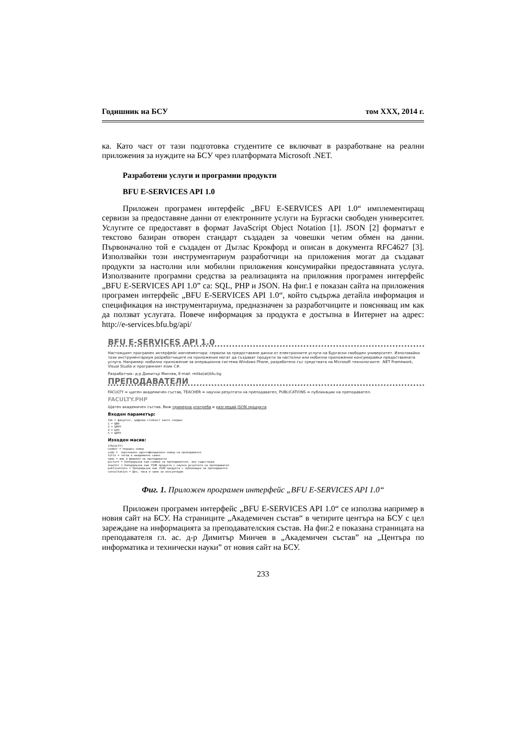Годишник на БСУ том XXX, 2014 г.
ка. Като част от тази подготовка студентите се включват в разработване на реални приложения за нуждите на БСУ чрез платформата Microsoft .NET.
Разработени услуги и програмни продукти
BFU E-SERVICES API 1.0
Приложен програмен интерфейс „BFU E-SERVICES API 1.0“ имплементиращ сервизи за предоставяне данни от електронните услуги на Бургаски свободен университет. Услугите се предоставят в формат JavaScript Object Notation [1]. JSON [2] форматът е текстово базиран отворен стандарт създаден за човешки четим обмен на данни. Първоначално той е създаден от Дъглас Крокфорд и описан в документа RFC4627 [3]. Използвайки този инструментариум разработчици на приложения могат да създават продукти за настолни или мобилни приложения консумирайки предоставяната услуга. Използваните програмни средства за реализацията на приложния програмен интерфейс „BFU E-SERVICES API 1.0” са: SQL, PHP и JSON. На фиг.1 е показан сайта на приложения програмен интерфейс „BFU E-SERVICES API 1.0“, който съдържа детайла информация и спецификация на инструментариума, предназначен за разработчиците и поясняващ им как да ползват услугата. Повече информация за продукта е достъпна в Интернет на адрес: http://e-services.bfu.bg/api/
BFU E-SERVICES API 1.0
Настоящият програмен интерфейс имплементира: сервизи за предоставяне данни от електронните услуги на Бургаски свободен университет. Използвайки този инструментариум разработчиците на приложения могат да създават продукти за настолни или мобилни приложения консумирайки предоставяната услуга. Например: мобилно приложение за операционна система Windows Phone, разработено със средствата на Microsoft технологиите: .NET Framework, Visual Studio и програмният език C#.
Разработчик: д-р Димитър Минчев, E-mail: mitko(at)bfu.bg
ПРЕПОДАВАТЕЛИ
FACULTY = щатен академичен състав, TEACHER = научни резултати на преподавател, PUBLICATIONS = публикации на преподавател.
FACULTY.PHP
Щатен академичен състав. Виж примерна употреба и разгледай JSON продукта.
Входен параметър:
fak = факултет, цифрова стойност както следва:
1 = ЦЮН
2 = ЦИУН
4 = ЦХН
5 = ЦИТН
Изходен масив:
[FACULTY]
number = пореден номер
code =  персонален идентификационен номер на преподавател
title = титла и академично сване
name = име и фамилия на преподавател
picture = Хипервръзка към снимка на преподавателя, ако съществува
teacher = Хипервръзка към JSON продукта с научни резултати на преподавател
publications = Хипервръзка към JSON продукта с публикации на преподавател
consultation = Ден, часа и зала за консултации
Фиг. 1. Приложен програмен интерфейс „BFU E-SERVICES API 1.0“
Приложен програмен интерфейс „BFU E-SERVICES API 1.0“ се използва например в новия сайт на БСУ. На страниците „Академичен състав“ в четирите центъра на БСУ с цел зареждане на информацията за преподавателския състав. На фиг.2 е показана страницата на преподавателя гл. ас. д-р Димитър Минчев в „Академичен състав” на „Центъра по информатика и технически науки” от новия сайт на БСУ.
233